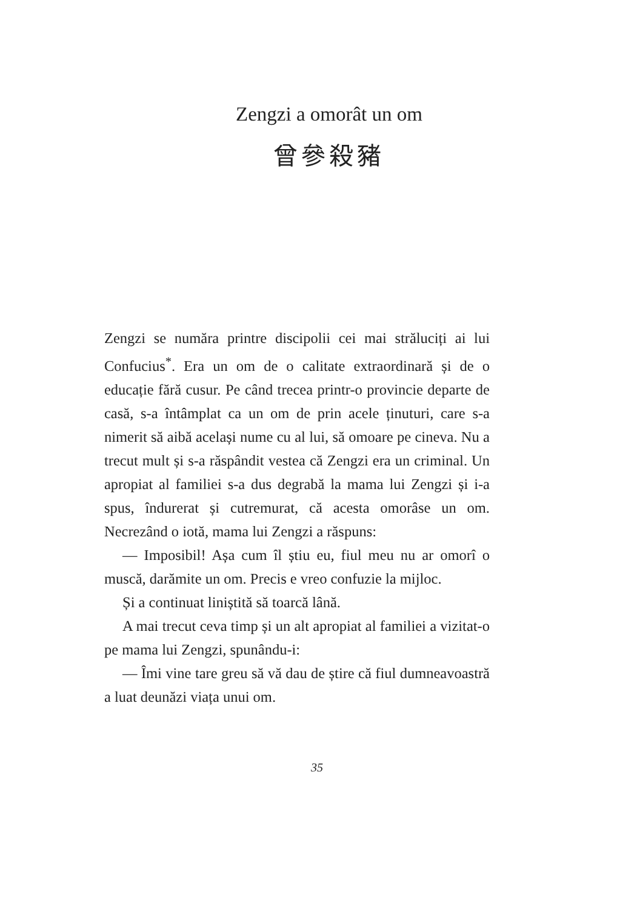Zengzi a omorât un om
曾參殺豬
Zengzi se număra printre discipolii cei mai străluciți ai lui Confucius<sup>*</sup>. Era un om de o calitate extraordinară și de o educație fără cusur. Pe când trecea printr-o provincie departe de casă, s-a întâmplat ca un om de prin acele ținuturi, care s-a nimerit să aibă același nume cu al lui, să omoare pe cineva. Nu a trecut mult și s-a răspândit vestea că Zengzi era un criminal. Un apropiat al familiei s-a dus degrabă la mama lui Zengzi și i-a spus, îndurerat și cutremurat, că acesta omorâse un om. Necrezând o iotă, mama lui Zengzi a răspuns:
— Imposibil! Așa cum îl știu eu, fiul meu nu ar omorî o muscă, darămite un om. Precis e vreo confuzie la mijloc.
Și a continuat liniștită să toarcă lână.
A mai trecut ceva timp și un alt apropiat al familiei a vizitat-o pe mama lui Zengzi, spunându-i:
— Îmi vine tare greu să vă dau de știre că fiul dumneavoastră a luat deunăzi viața unui om.
35